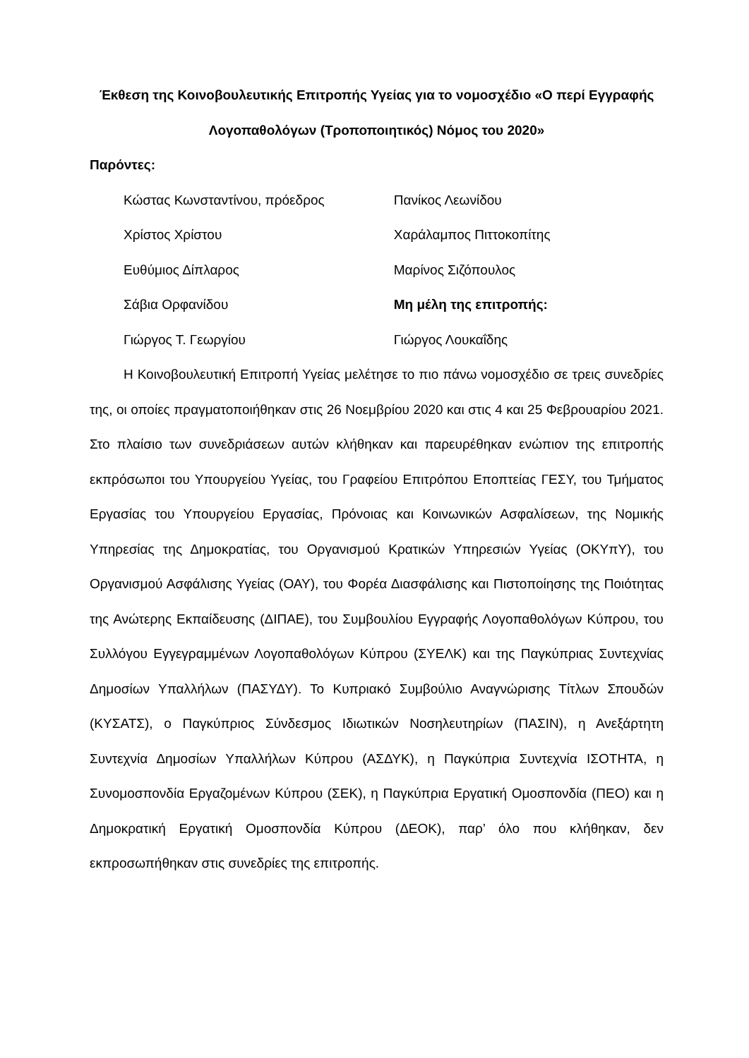Έκθεση της Κοινοβουλευτικής Επιτροπής Υγείας για το νομοσχέδιο «Ο περί Εγγραφής Λογοπαθολόγων (Τροποποιητικός) Νόμος του 2020»
Παρόντες:
| Κώστας Κωνσταντίνου, πρόεδρος | Πανίκος Λεωνίδου |
| Χρίστος Χρίστου | Χαράλαμπος Πιττοκοπίτης |
| Ευθύμιος Δίπλαρος | Μαρίνος Σιζόπουλος |
| Σάβια Ορφανίδου | Μη μέλη της επιτροπής: |
| Γιώργος Τ. Γεωργίου | Γιώργος Λουκαΐδης |
Η Κοινοβουλευτική Επιτροπή Υγείας μελέτησε το πιο πάνω νομοσχέδιο σε τρεις συνεδρίες της, οι οποίες πραγματοποιήθηκαν στις 26 Νοεμβρίου 2020 και στις 4 και 25 Φεβρουαρίου 2021. Στο πλαίσιο των συνεδριάσεων αυτών κλήθηκαν και παρευρέθηκαν ενώπιον της επιτροπής εκπρόσωποι του Υπουργείου Υγείας, του Γραφείου Επιτρόπου Εποπτείας ΓΕΣΥ, του Τμήματος Εργασίας του Υπουργείου Εργασίας, Πρόνοιας και Κοινωνικών Ασφαλίσεων, της Νομικής Υπηρεσίας της Δημοκρατίας, του Οργανισμού Κρατικών Υπηρεσιών Υγείας (ΟΚΥπΥ), του Οργανισμού Ασφάλισης Υγείας (ΟΑΥ), του Φορέα Διασφάλισης και Πιστοποίησης της Ποιότητας της Ανώτερης Εκπαίδευσης (ΔΙΠΑΕ), του Συμβουλίου Εγγραφής Λογοπαθολόγων Κύπρου, του Συλλόγου Εγγεγραμμένων Λογοπαθολόγων Κύπρου (ΣΥΕΛΚ) και της Παγκύπριας Συντεχνίας Δημοσίων Υπαλλήλων (ΠΑΣΥΔΥ). Το Κυπριακό Συμβούλιο Αναγνώρισης Τίτλων Σπουδών (ΚΥΣΑΤΣ), ο Παγκύπριος Σύνδεσμος Ιδιωτικών Νοσηλευτηρίων (ΠΑΣΙΝ), η Ανεξάρτητη Συντεχνία Δημοσίων Υπαλλήλων Κύπρου (ΑΣΔΥΚ), η Παγκύπρια Συντεχνία ΙΣΟΤΗΤΑ, η Συνομοσπονδία Εργαζομένων Κύπρου (ΣΕΚ), η Παγκύπρια Εργατική Ομοσπονδία (ΠΕΟ) και η Δημοκρατική Εργατική Ομοσπονδία Κύπρου (ΔΕΟΚ), παρ’ όλο που κλήθηκαν, δεν εκπροσωπήθηκαν στις συνεδρίες της επιτροπής.